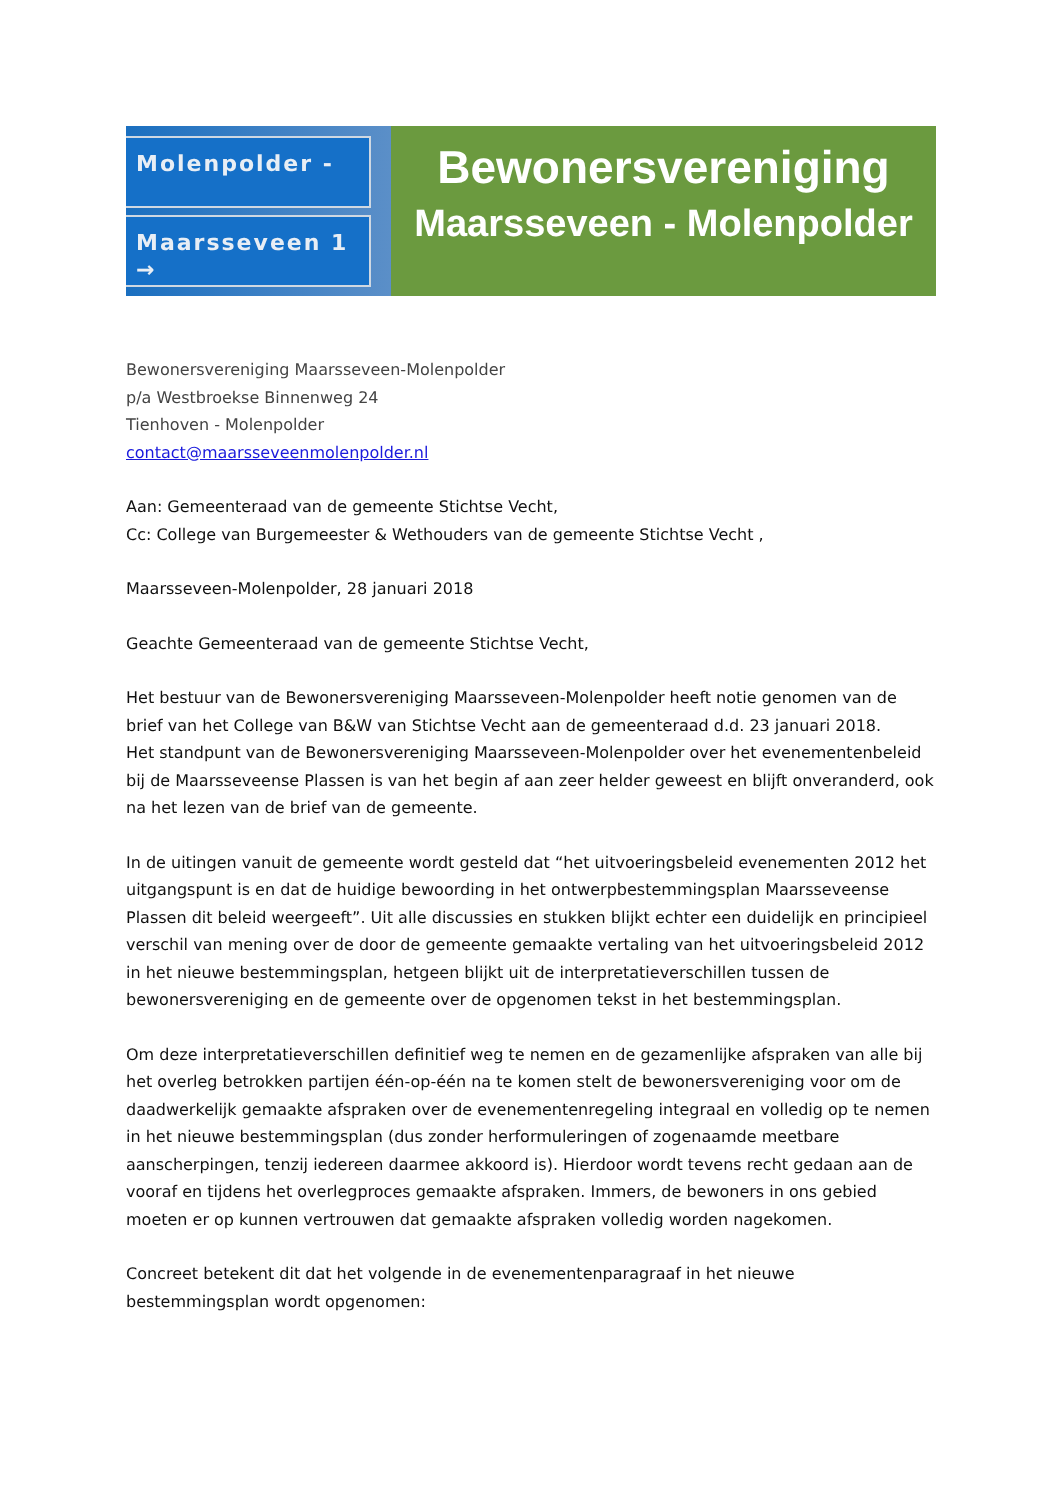Molenpolder -
Maarsseveen 1 →
Bewonersvereniging
Maarsseveen - Molenpolder
Bewonersvereniging Maarsseveen-Molenpolder
p/a Westbroekse Binnenweg 24
Tienhoven - Molenpolder
contact@maarsseveenmolenpolder.nl
Aan: Gemeenteraad van de gemeente Stichtse Vecht,
Cc: College van Burgemeester & Wethouders van de gemeente Stichtse Vecht ,
Maarsseveen-Molenpolder, 28 januari 2018
Geachte Gemeenteraad van de gemeente Stichtse Vecht,
Het bestuur van de Bewonersvereniging Maarsseveen-Molenpolder heeft notie genomen van de brief van het College van B&W van Stichtse Vecht aan de gemeenteraad d.d. 23 januari 2018.
Het standpunt van de Bewonersvereniging Maarsseveen-Molenpolder over het evenementenbeleid bij de Maarsseveense Plassen is van het begin af aan zeer helder geweest en blijft onveranderd, ook na het lezen van de brief van de gemeente.
In de uitingen vanuit de gemeente wordt gesteld dat “het uitvoeringsbeleid evenementen 2012 het uitgangspunt is en dat de huidige bewoording in het ontwerpbestemmingsplan Maarsseveense Plassen dit beleid weergeeft”. Uit alle discussies en stukken blijkt echter een duidelijk en principieel verschil van mening over de door de gemeente gemaakte vertaling van het uitvoeringsbeleid 2012 in het nieuwe bestemmingsplan, hetgeen blijkt uit de interpretatieverschillen tussen de bewonersvereniging en de gemeente over de opgenomen tekst in het bestemmingsplan.
Om deze interpretatieverschillen definitief weg te nemen en de gezamenlijke afspraken van alle bij het overleg betrokken partijen één-op-één na te komen stelt de bewonersvereniging voor om de daadwerkelijk gemaakte afspraken over de evenementenregeling integraal en volledig op te nemen in het nieuwe bestemmingsplan (dus zonder herformuleringen of zogenaamde meetbare aanscherpingen, tenzij iedereen daarmee akkoord is). Hierdoor wordt tevens recht gedaan aan de vooraf en tijdens het overlegproces gemaakte afspraken. Immers, de bewoners in ons gebied moeten er op kunnen vertrouwen dat gemaakte afspraken volledig worden nagekomen.
Concreet betekent dit dat het volgende in de evenementenparagraaf in het nieuwe bestemmingsplan wordt opgenomen: